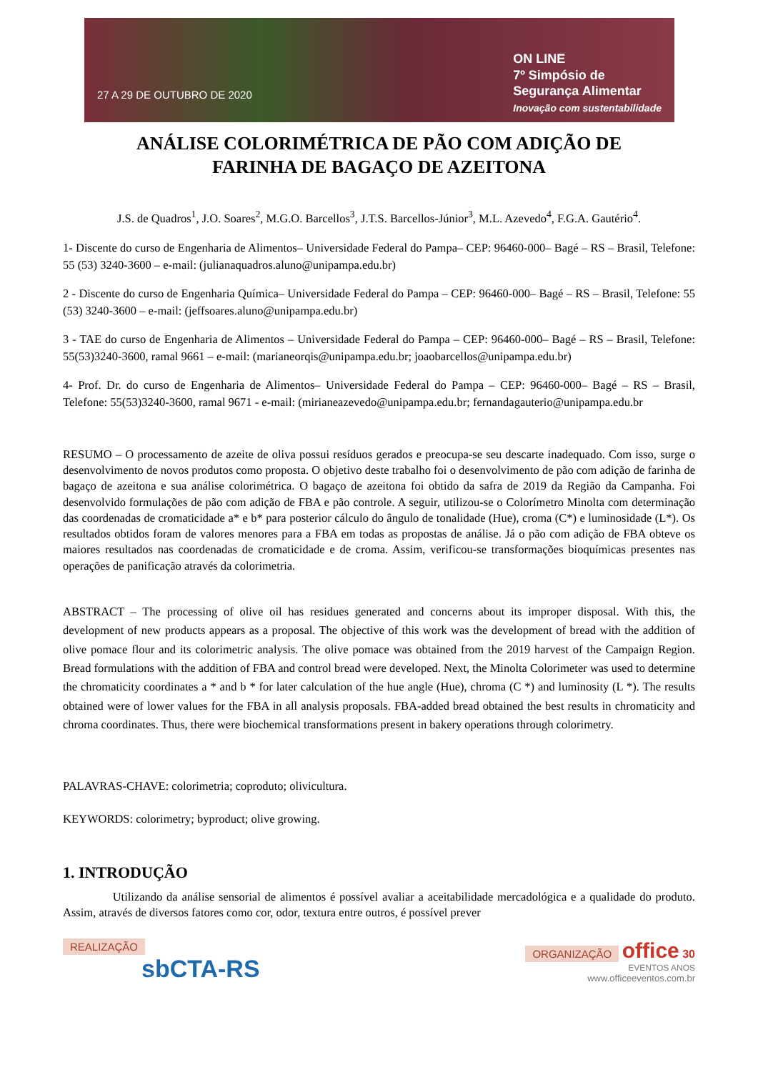27 A 29 DE OUTUBRO DE 2020
ON LINE
7º Simpósio de
Segurança Alimentar
Inovação com sustentabilidade
ANÁLISE COLORIMÉTRICA DE PÃO COM ADIÇÃO DE
FARINHA DE BAGAÇO DE AZEITONA
J.S. de Quadros<sup>1</sup>, J.O. Soares<sup>2</sup>, M.G.O. Barcellos<sup>3</sup>, J.T.S. Barcellos-Júnior<sup>3</sup>, M.L. Azevedo<sup>4</sup>, F.G.A. Gautério<sup>4</sup>.
1- Discente do curso de Engenharia de Alimentos– Universidade Federal do Pampa– CEP: 96460-000– Bagé – RS – Brasil, Telefone: 55 (53) 3240-3600 – e-mail: (julianaquadros.aluno@unipampa.edu.br)
2 - Discente do curso de Engenharia Química– Universidade Federal do Pampa – CEP: 96460-000– Bagé – RS – Brasil, Telefone: 55 (53) 3240-3600 – e-mail: (jeffsoares.aluno@unipampa.edu.br)
3 - TAE do curso de Engenharia de Alimentos – Universidade Federal do Pampa – CEP: 96460-000– Bagé – RS – Brasil, Telefone: 55(53)3240-3600, ramal 9661 – e-mail: (marianeorqis@unipampa.edu.br; joaobarcellos@unipampa.edu.br)
4- Prof. Dr. do curso de Engenharia de Alimentos– Universidade Federal do Pampa – CEP: 96460-000– Bagé – RS – Brasil, Telefone: 55(53)3240-3600, ramal 9671 - e-mail: (mirianeazevedo@unipampa.edu.br; fernandagauterio@unipampa.edu.br
RESUMO – O processamento de azeite de oliva possui resíduos gerados e preocupa-se seu descarte inadequado. Com isso, surge o desenvolvimento de novos produtos como proposta. O objetivo deste trabalho foi o desenvolvimento de pão com adição de farinha de bagaço de azeitona e sua análise colorimétrica. O bagaço de azeitona foi obtido da safra de 2019 da Região da Campanha. Foi desenvolvido formulações de pão com adição de FBA e pão controle. A seguir, utilizou-se o Colorímetro Minolta com determinação das coordenadas de cromaticidade a* e b* para posterior cálculo do ângulo de tonalidade (Hue), croma (C*) e luminosidade (L*). Os resultados obtidos foram de valores menores para a FBA em todas as propostas de análise. Já o pão com adição de FBA obteve os maiores resultados nas coordenadas de cromaticidade e de croma. Assim, verificou-se transformações bioquímicas presentes nas operações de panificação através da colorimetria.
ABSTRACT – The processing of olive oil has residues generated and concerns about its improper disposal. With this, the development of new products appears as a proposal. The objective of this work was the development of bread with the addition of olive pomace flour and its colorimetric analysis. The olive pomace was obtained from the 2019 harvest of the Campaign Region. Bread formulations with the addition of FBA and control bread were developed. Next, the Minolta Colorimeter was used to determine the chromaticity coordinates a * and b * for later calculation of the hue angle (Hue), chroma (C *) and luminosity (L *). The results obtained were of lower values for the FBA in all analysis proposals. FBA-added bread obtained the best results in chromaticity and chroma coordinates. Thus, there were biochemical transformations present in bakery operations through colorimetry.
PALAVRAS-CHAVE: colorimetria; coproduto; olivicultura.
KEYWORDS: colorimetry; byproduct; olive growing.
1. INTRODUÇÃO
Utilizando da análise sensorial de alimentos é possível avaliar a aceitabilidade mercadológica e a qualidade do produto. Assim, através de diversos fatores como cor, odor, textura entre outros, é possível prever
REALIZAÇÃO
sbCTA-RS
ORGANIZAÇÃO office 30
EVENTOS ANOS
www.officeeventos.com.br